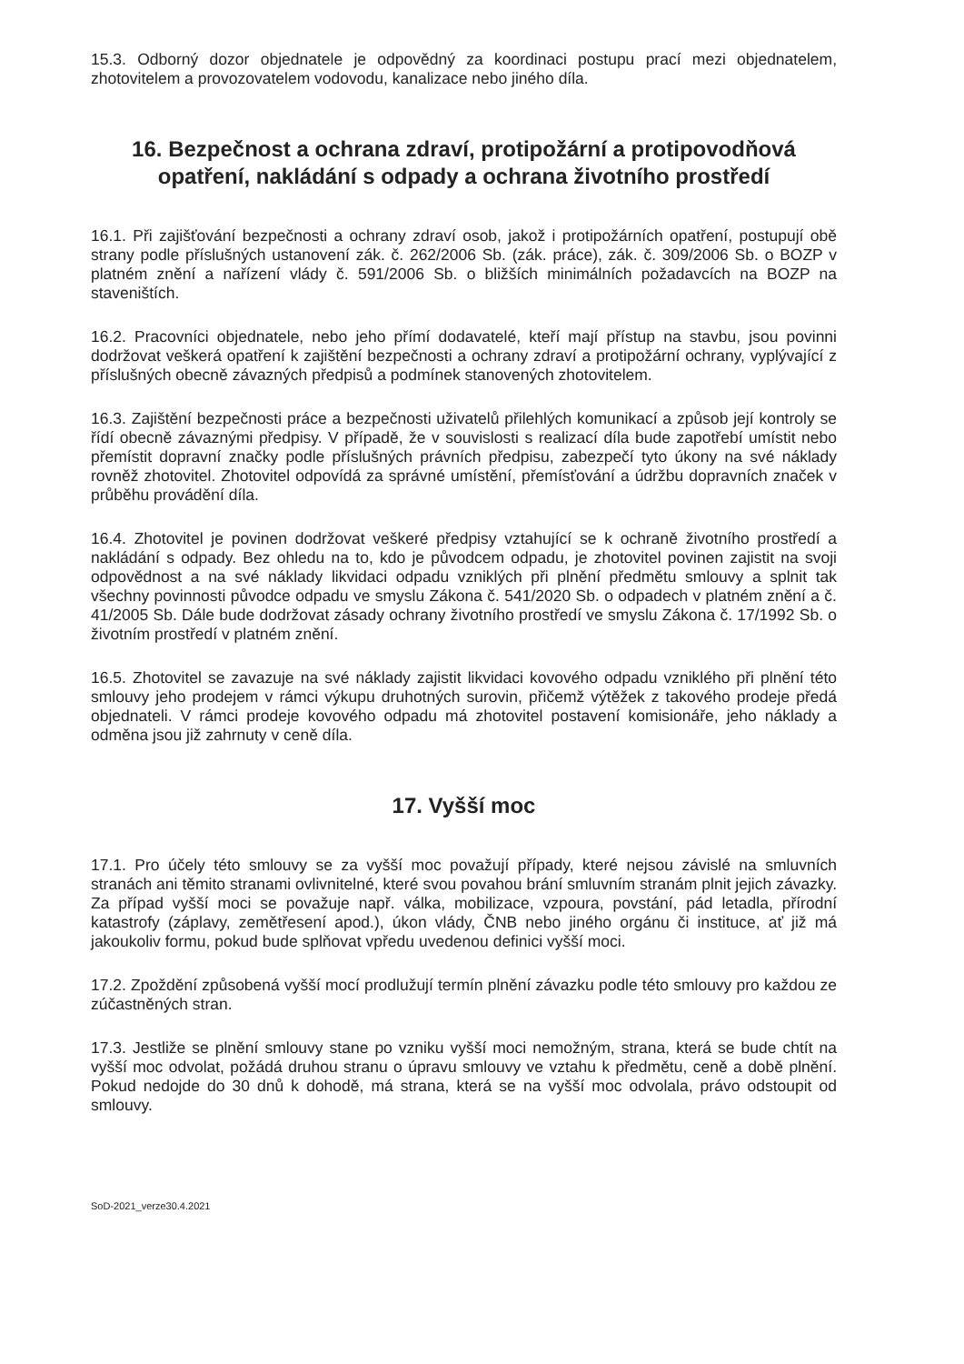15.3. Odborný dozor objednatele je odpovědný za koordinaci postupu prací mezi objednatelem, zhotovitelem a provozovatelem vodovodu, kanalizace nebo jiného díla.
16. Bezpečnost a ochrana zdraví, protipožární a protipovodňová opatření, nakládání s odpady a ochrana životního prostředí
16.1. Při zajišťování bezpečnosti a ochrany zdraví osob, jakož i protipožárních opatření, postupují obě strany podle příslušných ustanovení zák. č. 262/2006 Sb. (zák. práce), zák. č. 309/2006 Sb. o BOZP v platném znění a nařízení vlády č. 591/2006 Sb. o bližších minimálních požadavcích na BOZP na staveništích.
16.2. Pracovníci objednatele, nebo jeho přímí dodavatelé, kteří mají přístup na stavbu, jsou povinni dodržovat veškerá opatření k zajištění bezpečnosti a ochrany zdraví a protipožární ochrany, vyplývající z příslušných obecně závazných předpisů a podmínek stanovených zhotovitelem.
16.3. Zajištění bezpečnosti práce a bezpečnosti uživatelů přilehlých komunikací a způsob její kontroly se řídí obecně závaznými předpisy. V případě, že v souvislosti s realizací díla bude zapotřebí umístit nebo přemístit dopravní značky podle příslušných právních předpisu, zabezpečí tyto úkony na své náklady rovněž zhotovitel. Zhotovitel odpovídá za správné umístění, přemísťování a údržbu dopravních značek v průběhu provádění díla.
16.4. Zhotovitel je povinen dodržovat veškeré předpisy vztahující se k ochraně životního prostředí a nakládání s odpady. Bez ohledu na to, kdo je původcem odpadu, je zhotovitel povinen zajistit na svoji odpovědnost a na své náklady likvidaci odpadu vzniklých při plnění předmětu smlouvy a splnit tak všechny povinnosti původce odpadu ve smyslu Zákona č. 541/2020 Sb. o odpadech v platném znění a č. 41/2005 Sb. Dále bude dodržovat zásady ochrany životního prostředí ve smyslu Zákona č. 17/1992 Sb. o životním prostředí v platném znění.
16.5. Zhotovitel se zavazuje na své náklady zajistit likvidaci kovového odpadu vzniklého při plnění této smlouvy jeho prodejem v rámci výkupu druhotných surovin, přičemž výtěžek z takového prodeje předá objednateli. V rámci prodeje kovového odpadu má zhotovitel postavení komisionáře, jeho náklady a odměna jsou již zahrnuty v ceně díla.
17. Vyšší moc
17.1. Pro účely této smlouvy se za vyšší moc považují případy, které nejsou závislé na smluvních stranách ani těmito stranami ovlivnitelné, které svou povahou brání smluvním stranám plnit jejich závazky. Za případ vyšší moci se považuje např. válka, mobilizace, vzpoura, povstání, pád letadla, přírodní katastrofy (záplavy, zemětřesení apod.), úkon vlády, ČNB nebo jiného orgánu či instituce, ať již má jakoukoliv formu, pokud bude splňovat vpředu uvedenou definici vyšší moci.
17.2. Zpoždění způsobená vyšší mocí prodlužují termín plnění závazku podle této smlouvy pro každou ze zúčastněných stran.
17.3. Jestliže se plnění smlouvy stane po vzniku vyšší moci nemožným, strana, která se bude chtít na vyšší moc odvolat, požádá druhou stranu o úpravu smlouvy ve vztahu k předmětu, ceně a době plnění. Pokud nedojde do 30 dnů k dohodě, má strana, která se na vyšší moc odvolala, právo odstoupit od smlouvy.
SoD-2021_verze30.4.2021